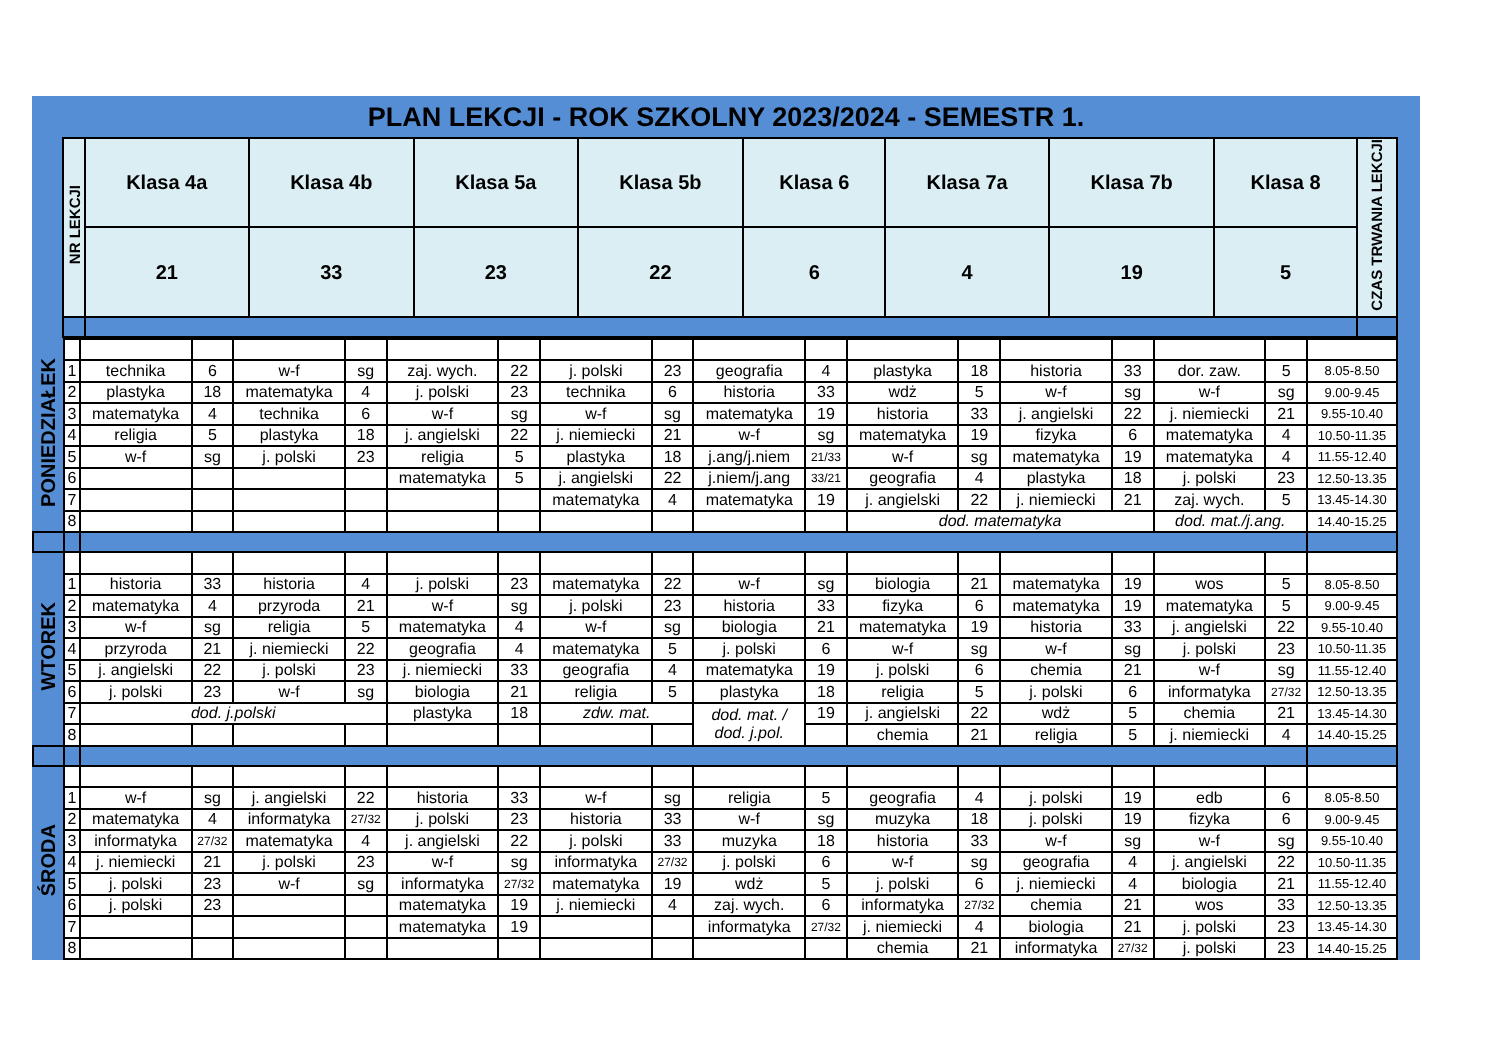PLAN LEKCJI - ROK SZKOLNY 2023/2024 - SEMESTR 1.
| NR LEKCJI | Klasa 4a | Klasa 4b | Klasa 5a | Klasa 5b | Klasa 6 | Klasa 7a | Klasa 7b | Klasa 8 | CZAS TRWANIA LEKCJI |
| --- | --- | --- | --- | --- | --- | --- | --- | --- | --- |
| | 21 | 33 | 23 | 22 | 6 | 4 | 19 | 5 | |
| PONIEDZIAŁEK | | | | | | | | | | | | | | | | | | |
| | 1 | technika | 6 | w-f | sg | zaj. wych. | 22 | j. polski | 23 | geografia | 4 | plastyka | 18 | historia | 33 | dor. zaw. | 5 | 8.05-8.50 |
| | 2 | plastyka | 18 | matematyka | 4 | j. polski | 23 | technika | 6 | historia | 33 | wdż | 5 | w-f | sg | w-f | sg | 9.00-9.45 |
| | 3 | matematyka | 4 | technika | 6 | w-f | sg | w-f | sg | matematyka | 19 | historia | 33 | j. angielski | 22 | j. niemiecki | 21 | 9.55-10.40 |
| | 4 | religia | 5 | plastyka | 18 | j. angielski | 22 | j. niemiecki | 21 | w-f | sg | matematyka | 19 | fizyka | 6 | matematyka | 4 | 10.50-11.35 |
| | 5 | w-f | sg | j. polski | 23 | religia | 5 | plastyka | 18 | j.ang/j.niem | 21/33 | w-f | sg | matematyka | 19 | matematyka | 4 | 11.55-12.40 |
| | 6 | | | | | matematyka | 5 | j. angielski | 22 | j.niem/j.ang | 33/21 | geografia | 4 | plastyka | 18 | j. polski | 23 | 12.50-13.35 |
| | 7 | | | | | | | matematyka | 4 | matematyka | 19 | j. angielski | 22 | j. niemiecki | 21 | zaj. wych. | 5 | 13.45-14.30 |
| | 8 | | | | | | | | | | | dod. matematyka | | | | dod. mat./j.ang. | | 14.40-15.25 |
| WTOREK | | | | | | | | | | | | | | | | | | |
| | 1 | historia | 33 | historia | 4 | j. polski | 23 | matematyka | 22 | w-f | sg | biologia | 21 | matematyka | 19 | wos | 5 | 8.05-8.50 |
| | 2 | matematyka | 4 | przyroda | 21 | w-f | sg | j. polski | 23 | historia | 33 | fizyka | 6 | matematyka | 19 | matematyka | 5 | 9.00-9.45 |
| | 3 | w-f | sg | religia | 5 | matematyka | 4 | w-f | sg | biologia | 21 | matematyka | 19 | historia | 33 | j. angielski | 22 | 9.55-10.40 |
| | 4 | przyroda | 21 | j. niemiecki | 22 | geografia | 4 | matematyka | 5 | j. polski | 6 | w-f | sg | w-f | sg | j. polski | 23 | 10.50-11.35 |
| | 5 | j. angielski | 22 | j. polski | 23 | j. niemiecki | 33 | geografia | 4 | matematyka | 19 | j. polski | 6 | chemia | 21 | w-f | sg | 11.55-12.40 |
| | 6 | j. polski | 23 | w-f | sg | biologia | 21 | religia | 5 | plastyka | 18 | religia | 5 | j. polski | 6 | informatyka | 27/32 | 12.50-13.35 |
| | 7 | dod. j.polski | | | | plastyka | 18 | zdw. mat. | | dod. mat. / dod. j.pol. | 19 | j. angielski | 22 | wdż | 5 | chemia | 21 | 13.45-14.30 |
| | 8 | | | | | | | | | | | chemia | 21 | religia | 5 | j. niemiecki | 4 | 14.40-15.25 |
| ŚRODA | | | | | | | | | | | | | | | | | | |
| | 1 | w-f | sg | j. angielski | 22 | historia | 33 | w-f | sg | religia | 5 | geografia | 4 | j. polski | 19 | edb | 6 | 8.05-8.50 |
| | 2 | matematyka | 4 | informatyka | 27/32 | j. polski | 23 | historia | 33 | w-f | sg | muzyka | 18 | j. polski | 19 | fizyka | 6 | 9.00-9.45 |
| | 3 | informatyka | 27/32 | matematyka | 4 | j. angielski | 22 | j. polski | 33 | muzyka | 18 | historia | 33 | w-f | sg | w-f | sg | 9.55-10.40 |
| | 4 | j. niemiecki | 21 | j. polski | 23 | w-f | sg | informatyka | 27/32 | j. polski | 6 | w-f | sg | geografia | 4 | j. angielski | 22 | 10.50-11.35 |
| | 5 | j. polski | 23 | w-f | sg | informatyka | 27/32 | matematyka | 19 | wdż | 5 | j. polski | 6 | j. niemiecki | 4 | biologia | 21 | 11.55-12.40 |
| | 6 | j. polski | 23 | | | matematyka | 19 | j. niemiecki | 4 | zaj. wych. | 6 | informatyka | 27/32 | chemia | 21 | wos | 33 | 12.50-13.35 |
| | 7 | | | | | matematyka | 19 | | | informatyka | 27/32 | j. niemiecki | 4 | biologia | 21 | j. polski | 23 | 13.45-14.30 |
| | 8 | | | | | | | | | | | chemia | 21 | informatyka | 27/32 | j. polski | 23 | 14.40-15.25 |